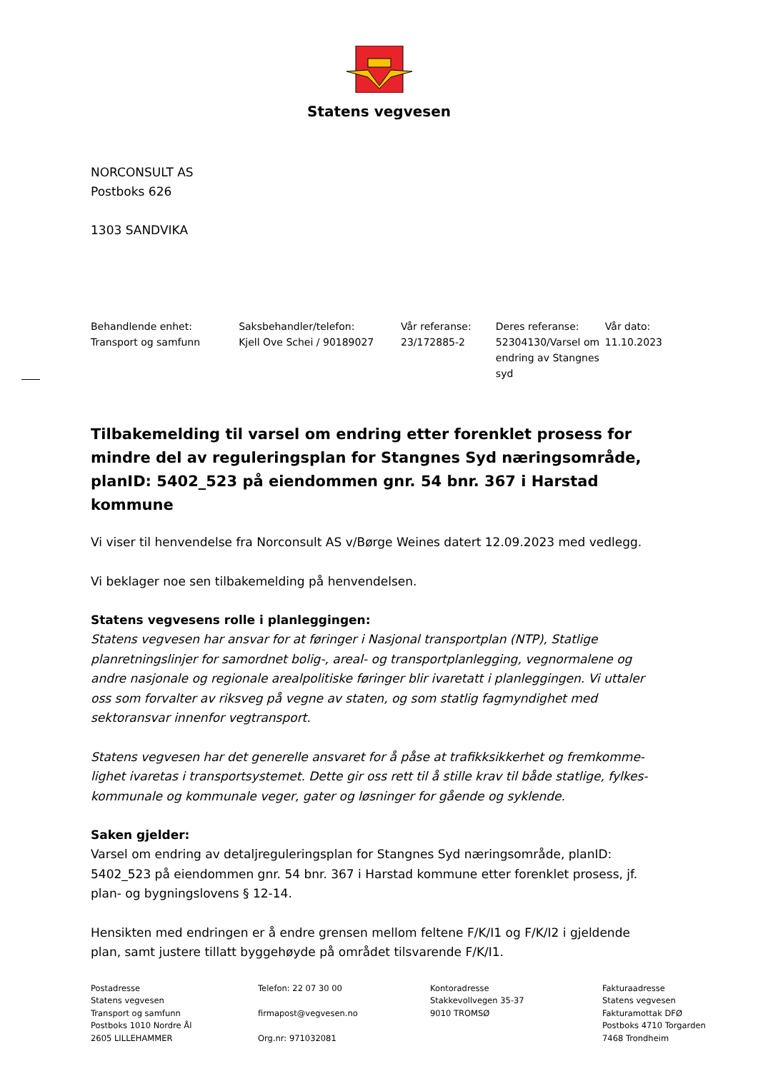Statens vegvesen
NORCONSULT AS
Postboks 626
1303 SANDVIKA
| Behandlende enhet: Transport og samfunn | Saksbehandler/telefon: Kjell Ove Schei / 90189027 | Vår referanse: 23/172885-2 | Deres referanse: 52304130/Varsel om endring av Stangnes syd | Vår dato: 11.10.2023 |
Tilbakemelding til varsel om endring etter forenklet prosess for mindre del av reguleringsplan for Stangnes Syd næringsområde, planID: 5402_523 på eiendommen gnr. 54 bnr. 367 i Harstad kommune
Vi viser til henvendelse fra Norconsult AS v/Børge Weines datert 12.09.2023 med vedlegg.
Vi beklager noe sen tilbakemelding på henvendelsen.
Statens vegvesens rolle i planleggingen:
Statens vegvesen har ansvar for at føringer i Nasjonal transportplan (NTP), Statlige planretningslinjer for samordnet bolig-, areal- og transportplanlegging, vegnormalene og andre nasjonale og regionale arealpolitiske føringer blir ivaretatt i planleggingen. Vi uttaler oss som forvalter av riksveg på vegne av staten, og som statlig fagmyndighet med sektoransvar innenfor vegtransport.
Statens vegvesen har det generelle ansvaret for å påse at trafikksikkerhet og fremkomme-lighet ivaretas i transportsystemet. Dette gir oss rett til å stille krav til både statlige, fylkes-kommunale og kommunale veger, gater og løsninger for gående og syklende.
Saken gjelder:
Varsel om endring av detaljreguleringsplan for Stangnes Syd næringsområde, planID: 5402_523 på eiendommen gnr. 54 bnr. 367 i Harstad kommune etter forenklet prosess, jf. plan- og bygningslovens § 12-14.
Hensikten med endringen er å endre grensen mellom feltene F/K/I1 og F/K/I2 i gjeldende plan, samt justere tillatt byggehøyde på området tilsvarende F/K/I1.
| Postadresse Statens vegvesen Transport og samfunn Postboks 1010 Nordre Ål 2605 LILLEHAMMER | Telefon: 22 07 30 00 firmapost@vegvesen.no Org.nr: 971032081 | Kontoradresse Stakkevollvegen 35-37 9010 TROMSØ | Fakturaadresse Statens vegvesen Fakturamottak DFØ Postboks 4710 Torgarden 7468 Trondheim |